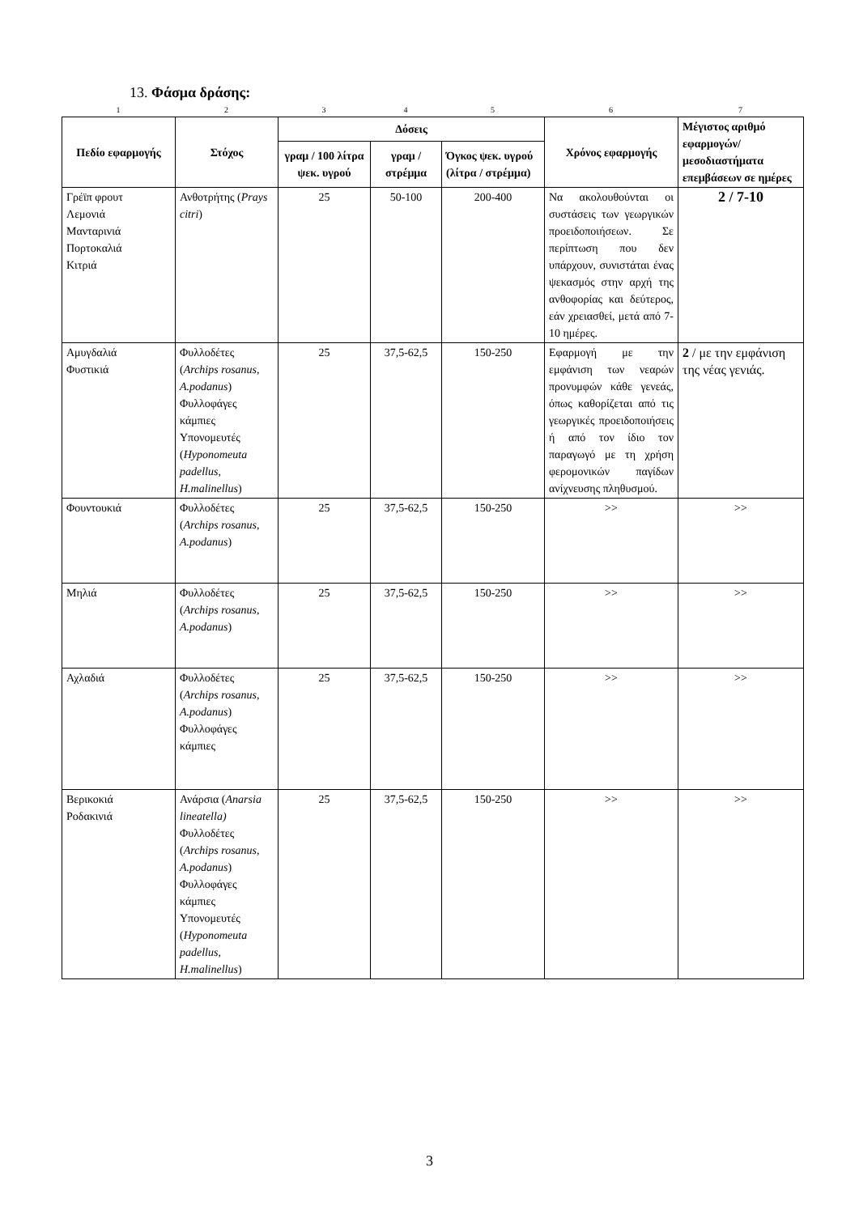13. Φάσμα δράσης:
1234567
| Πεδίο εφαρμογής | Στόχος | Δόσεις | | | Χρόνος εφαρμογής | Μέγιστος αριθμό εφαρμογών/ μεσοδιαστήματα επεμβάσεων σε ημέρες |
| --- | --- | --- | --- | --- | --- | --- |
| | | γραμ / 100 λίτρα ψεκ. υγρού | γραμ / στρέμμα | Όγκος ψεκ. υγρού (λίτρα / στρέμμα) | | |
| Γρέϊπ φρουτ Λεμονιά Μανταρινιά Πορτοκαλιά Κιτριά | Ανθοτρήτης ( Prays citri ) | 25 | 50-100 | 200-400 | Να ακολουθούνται οι συστάσεις των γεωργικών προειδοποιήσεων. Σε περίπτωση που δεν υπάρχουν, συνιστάται ένας ψεκασμός στην αρχή της ανθοφορίας και δεύτερος, εάν χρειασθεί, μετά από 7-10 ημέρες. | 2 / 7-10 |
| Αμυγδαλιά Φυστικιά | Φυλλοδέτες ( Archips rosanus, A.podanus ) Φυλλοφάγες κάμπιες Υπονομευτές ( Hyponomeuta padellus, H.malinellus ) | 25 | 37,5-62,5 | 150-250 | Εφαρμογή με την εμφάνιση των νεαρών προνυμφών κάθε γενεάς, όπως καθορίζεται από τις γεωργικές προειδοποιήσεις ή από τον ίδιο τον παραγωγό με τη χρήση φερομονικών παγίδων ανίχνευσης πληθυσμού. | 2 / με την εμφάνιση της νέας γενιάς. |
| Φουντουκιά | Φυλλοδέτες ( Archips rosanus, A.podanus ) | 25 | 37,5-62,5 | 150-250 | >> | >> |
| Μηλιά | Φυλλοδέτες ( Archips rosanus, A.podanus ) | 25 | 37,5-62,5 | 150-250 | >> | >> |
| Αχλαδιά | Φυλλοδέτες ( Archips rosanus, A.podanus ) Φυλλοφάγες κάμπιες | 25 | 37,5-62,5 | 150-250 | >> | >> |
| Βερικοκιά Ροδακινιά | Ανάρσια ( Anarsia lineatella) Φυλλοδέτες ( Archips rosanus, A.podanus ) Φυλλοφάγες κάμπιες Υπονομευτές ( Hyponomeuta padellus, H.malinellus ) | 25 | 37,5-62,5 | 150-250 | >> | >> |
3